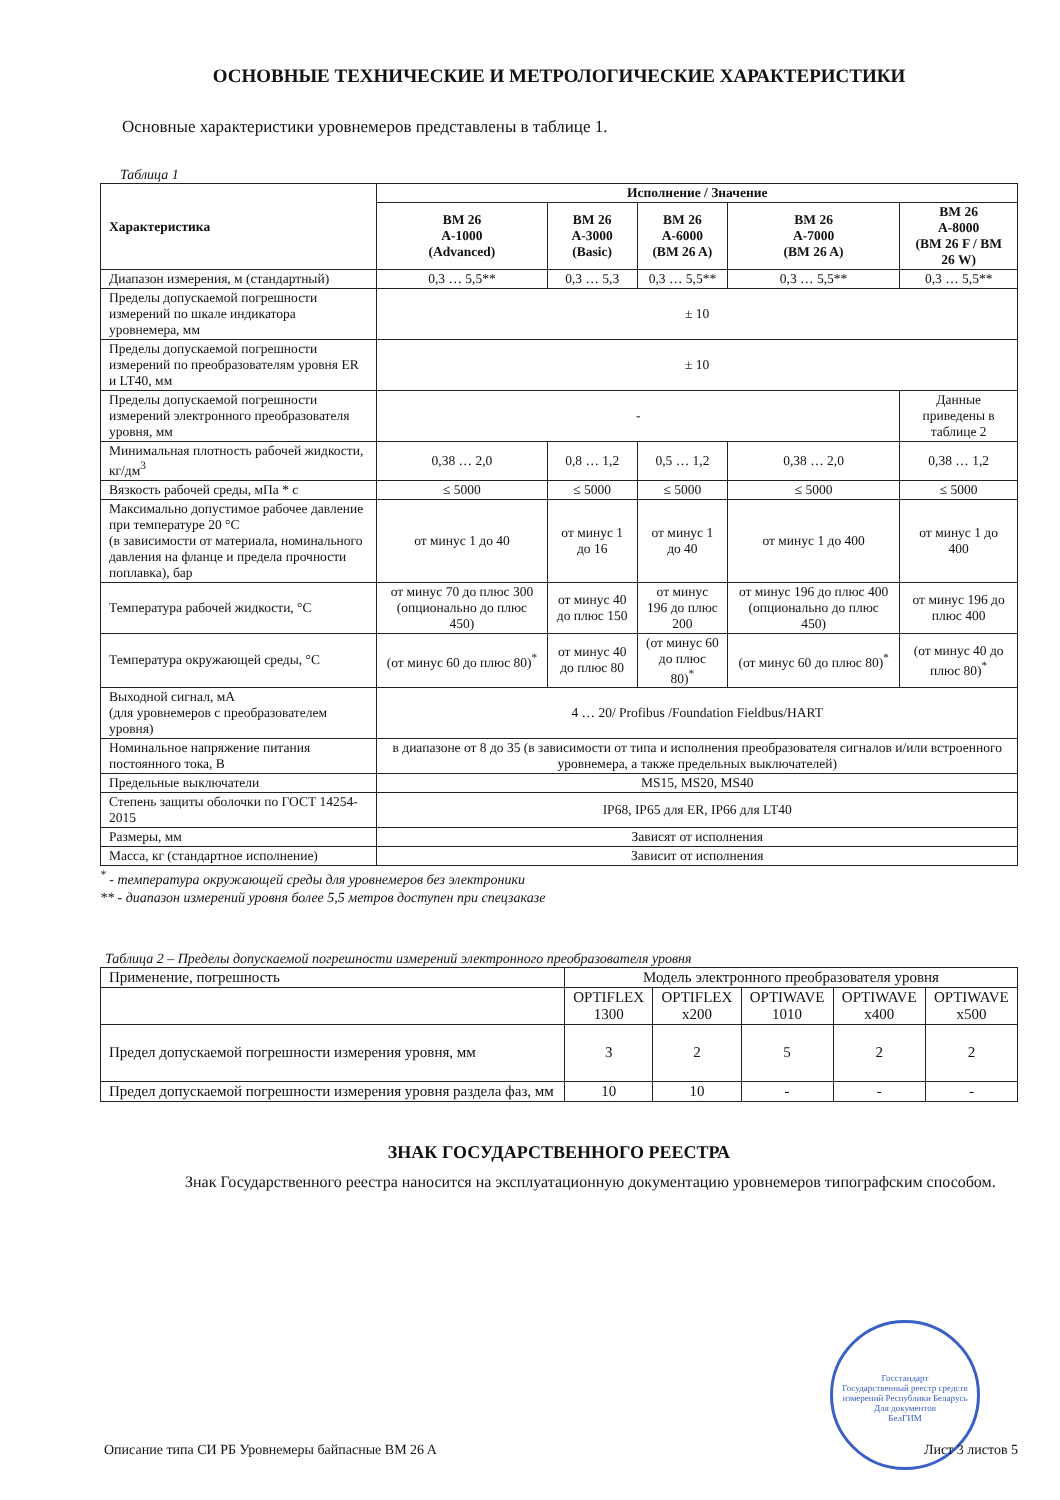ОСНОВНЫЕ ТЕХНИЧЕСКИЕ И МЕТРОЛОГИЧЕСКИЕ ХАРАКТЕРИСТИКИ
Основные характеристики уровнемеров представлены в таблице 1.
Таблица 1
| Характеристика | Исполнение / Значение | | | | |
| --- | --- | --- | --- | --- | --- |
| | BM 26 A-1000 (Advanced) | BM 26 A-3000 (Basic) | BM 26 A-6000 (BM 26 A) | BM 26 A-7000 (BM 26 A) | BM 26 A-8000 (BM 26 F / BM 26 W) |
| Диапазон измерения, м (стандартный) | 0,3 … 5,5** | 0,3 … 5,3 | 0,3 … 5,5** | 0,3 … 5,5** | 0,3 … 5,5** |
| Пределы допускаемой погрешности измерений по шкале индикатора уровнемера, мм | ± 10 | | | | |
| Пределы допускаемой погрешности измерений по преобразователям уровня ER и LT40, мм | ± 10 | | | | |
| Пределы допускаемой погрешности измерений электронного преобразователя уровня, мм | - | | | | Данные приведены в таблице 2 |
| Минимальная плотность рабочей жидкости, кг/дм<sup>3</sup> | 0,38 … 2,0 | 0,8 … 1,2 | 0,5 … 1,2 | 0,38 … 2,0 | 0,38 … 1,2 |
| Вязкость рабочей среды, мПа * с | ≤ 5000 | ≤ 5000 | ≤ 5000 | ≤ 5000 | ≤ 5000 |
| Максимально допустимое рабочее давление при температуре 20 °С (в зависимости от материала, номинального давления на фланце и предела прочности поплавка), бар | от минус 1 до 40 | от минус 1 до 16 | от минус 1 до 40 | от минус 1 до 400 | от минус 1 до 400 |
| Температура рабочей жидкости, °С | от минус 70 до плюс 300 (опционально до плюс 450) | от минус 40 до плюс 150 | от минус 196 до плюс 200 | от минус 196 до плюс 400 (опционально до плюс 450) | от минус 196 до плюс 400 |
| Температура окружающей среды, °С | (от минус 60 до плюс 80)<sup>*</sup> | от минус 40 до плюс 80 | (от минус 60 до плюс 80)<sup>*</sup> | (от минус 60 до плюс 80)<sup>*</sup> | (от минус 40 до плюс 80)<sup>*</sup> |
| Выходной сигнал, мА (для уровнемеров с преобразователем уровня) | 4 … 20/ Profibus /Foundation Fieldbus/HART | | | | |
| Номинальное напряжение питания постоянного тока, В | в диапазоне от 8 до 35 (в зависимости от типа и исполнения преобразователя сигналов и/или встроенного уровнемера, а также предельных выключателей) | | | | |
| Предельные выключатели | MS15, MS20, MS40 | | | | |
| Степень защиты оболочки по ГОСТ 14254-2015 | IP68, IP65 для ER, IP66 для LT40 | | | | |
| Размеры, мм | Зависят от исполнения | | | | |
| Масса, кг (стандартное исполнение) | Зависит от исполнения | | | | |
<sup>*</sup> - температура окружающей среды для уровнемеров без электроники
** - диапазон измерений уровня более 5,5 метров доступен при спецзаказе
Таблица 2 – Пределы допускаемой погрешности измерений электронного преобразователя уровня
| Применение, погрешность | Модель электронного преобразователя уровня | | | | |
| | OPTIFLEX 1300 | OPTIFLEX x200 | OPTIWAVE 1010 | OPTIWAVE x400 | OPTIWAVE x500 |
| Предел допускаемой погрешности измерения уровня, мм | 3 | 2 | 5 | 2 | 2 |
| Предел допускаемой погрешности измерения уровня раздела фаз, мм | 10 | 10 | - | - | - |
ЗНАК ГОСУДАРСТВЕННОГО РЕЕСТРА
Знак Государственного реестра наносится на эксплуатационную документацию уровнемеров типографским способом.
Госстандарт
Государственный реестр средств измерений Республики Беларусь
Для документов
БелГИМ
Описание типа СИ РБ Уровнемеры байпасные BM 26 A Лист 3 листов 5